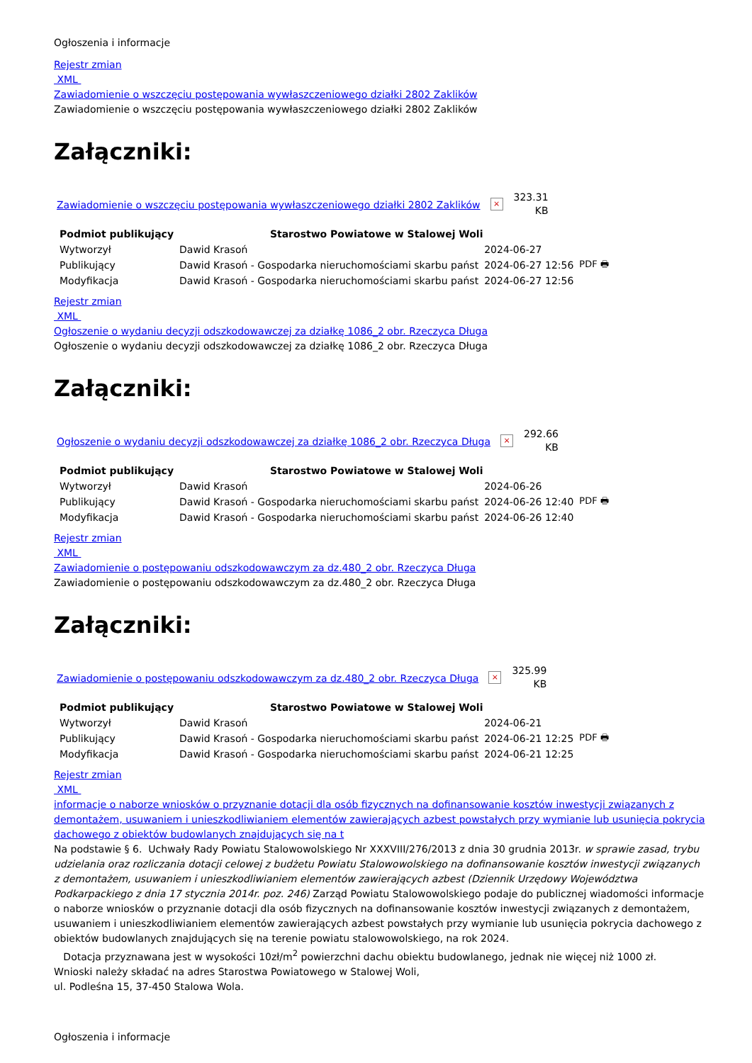Ogłoszenia i informacje
Rejestr zmian
XML
Zawiadomienie o wszczęciu postępowania wywłaszczeniowego działki 2802 Zaklików
Zawiadomienie o wszczęciu postępowania wywłaszczeniowego działki 2802 Zaklików
Załączniki:
Zawiadomienie o wszczęciu postępowania wywłaszczeniowego działki 2802 Zaklików × 323.31 KB
| Podmiot publikujący | Starostwo Powiatowe w Stalowej Woli | | |
| Wytworzył | Dawid Krasoń | 2024-06-27 | PDF 🖶 |
| Publikujący | Dawid Krasoń - Gospodarka nieruchomościami skarbu państ | 2024-06-27 12:56 | |
| Modyfikacja | Dawid Krasoń - Gospodarka nieruchomościami skarbu państ | 2024-06-27 12:56 | |
Rejestr zmian
XML
Ogłoszenie o wydaniu decyzji odszkodowawczej za działkę 1086_2 obr. Rzeczyca Długa
Ogłoszenie o wydaniu decyzji odszkodowawczej za działkę 1086_2 obr. Rzeczyca Długa
Załączniki:
Ogłoszenie o wydaniu decyzji odszkodowawczej za działkę 1086_2 obr. Rzeczyca Długa × 292.66 KB
| Podmiot publikujący | Starostwo Powiatowe w Stalowej Woli | | |
| Wytworzył | Dawid Krasoń | 2024-06-26 | PDF 🖶 |
| Publikujący | Dawid Krasoń - Gospodarka nieruchomościami skarbu państ | 2024-06-26 12:40 | |
| Modyfikacja | Dawid Krasoń - Gospodarka nieruchomościami skarbu państ | 2024-06-26 12:40 | |
Rejestr zmian
XML
Zawiadomienie o postępowaniu odszkodowawczym za dz.480_2 obr. Rzeczyca Długa
Zawiadomienie o postępowaniu odszkodowawczym za dz.480_2 obr. Rzeczyca Długa
Załączniki:
Zawiadomienie o postępowaniu odszkodowawczym za dz.480_2 obr. Rzeczyca Długa × 325.99 KB
| Podmiot publikujący | Starostwo Powiatowe w Stalowej Woli | | |
| Wytworzył | Dawid Krasoń | 2024-06-21 | PDF 🖶 |
| Publikujący | Dawid Krasoń - Gospodarka nieruchomościami skarbu państ | 2024-06-21 12:25 | |
| Modyfikacja | Dawid Krasoń - Gospodarka nieruchomościami skarbu państ | 2024-06-21 12:25 | |
Rejestr zmian
XML
informacje o naborze wniosków o przyznanie dotacji dla osób fizycznych na dofinansowanie kosztów inwestycji związanych z demontażem, usuwaniem i unieszkodliwianiem elementów zawierających azbest powstałych przy wymianie lub usunięcia pokrycia dachowego z obiektów budowlanych znajdujących się na t
Na podstawie § 6. Uchwały Rady Powiatu Stalowowolskiego Nr XXXVIII/276/2013 z dnia 30 grudnia 2013r. w sprawie zasad, trybu udzielania oraz rozliczania dotacji celowej z budżetu Powiatu Stalowowolskiego na dofinansowanie kosztów inwestycji związanych z demontażem, usuwaniem i unieszkodliwianiem elementów zawierających azbest (Dziennik Urzędowy Województwa Podkarpackiego z dnia 17 stycznia 2014r. poz. 246) Zarząd Powiatu Stalowowolskiego podaje do publicznej wiadomości informacje o naborze wniosków o przyznanie dotacji dla osób fizycznych na dofinansowanie kosztów inwestycji związanych z demontażem, usuwaniem i unieszkodliwianiem elementów zawierających azbest powstałych przy wymianie lub usunięcia pokrycia dachowego z obiektów budowlanych znajdujących się na terenie powiatu stalowowolskiego, na rok 2024.
Dotacja przyznawana jest w wysokości 10zł/m<sup>2</sup> powierzchni dachu obiektu budowlanego, jednak nie więcej niż 1000 zł.
Wnioski należy składać na adres Starostwa Powiatowego w Stalowej Woli,
ul. Podleśna 15, 37-450 Stalowa Wola.
Ogłoszenia i informacje